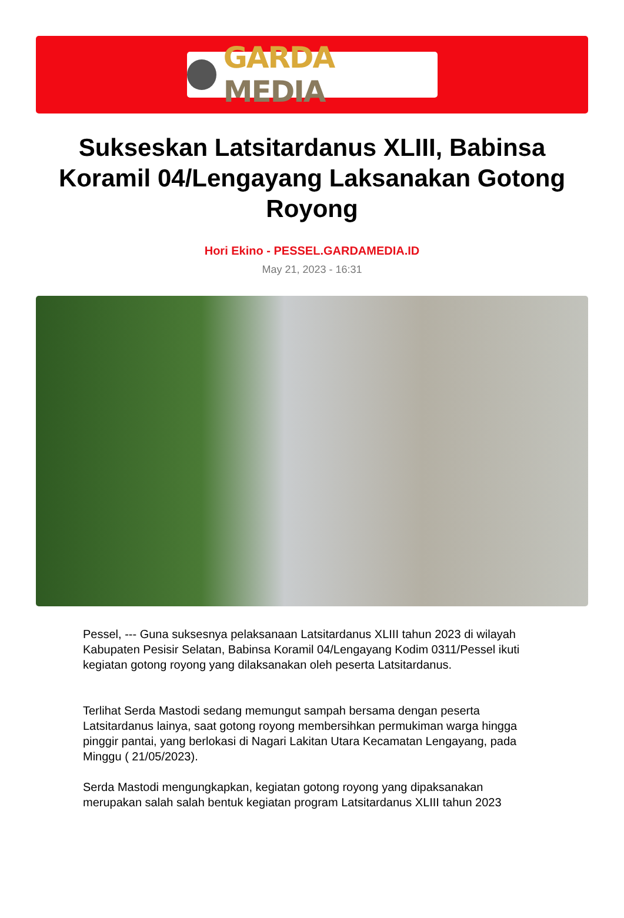GARDA MEDIA
Sukseskan Latsitardanus XLIII, Babinsa Koramil 04/Lengayang Laksanakan Gotong Royong
Hori Ekino - PESSEL.GARDAMEDIA.ID
May 21, 2023 - 16:31
Pessel, --- Guna suksesnya pelaksanaan Latsitardanus XLIII tahun 2023 di wilayah Kabupaten Pesisir Selatan, Babinsa Koramil 04/Lengayang Kodim 0311/Pessel ikuti kegiatan gotong royong yang dilaksanakan oleh peserta Latsitardanus.
Terlihat Serda Mastodi sedang memungut sampah bersama dengan peserta Latsitardanus lainya, saat gotong royong membersihkan permukiman warga hingga pinggir pantai, yang berlokasi di Nagari Lakitan Utara Kecamatan Lengayang, pada Minggu ( 21/05/2023).
Serda Mastodi mengungkapkan, kegiatan gotong royong yang dipaksanakan merupakan salah salah bentuk kegiatan program Latsitardanus XLIII tahun 2023